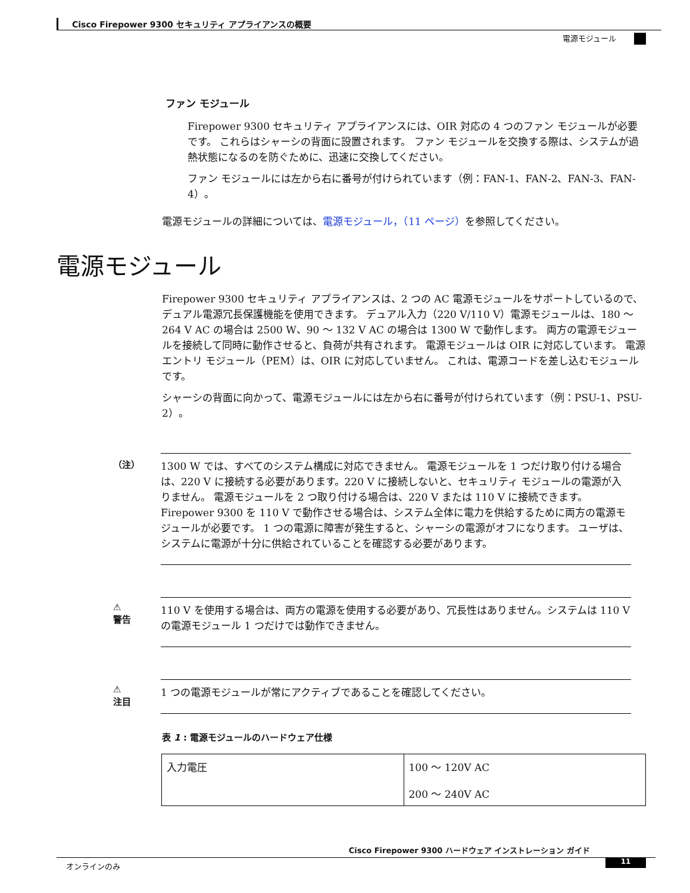Cisco Firepower 9300 セキュリティ アプライアンスの概要
電源モジュール
ファン モジュール
Firepower 9300 セキュリティ アプライアンスには、OIR 対応の 4 つのファン モジュールが必要です。 これらはシャーシの背面に設置されます。 ファン モジュールを交換する際は、システムが過熱状態になるのを防ぐために、迅速に交換してください。
ファン モジュールには左から右に番号が付けられています（例：FAN-1、FAN-2、FAN-3、FAN-4）。
電源モジュールの詳細については、電源モジュール，（11 ページ）を参照してください。
電源モジュール
Firepower 9300 セキュリティ アプライアンスは、2 つの AC 電源モジュールをサポートしているので、デュアル電源冗長保護機能を使用できます。 デュアル入力（220 V/110 V）電源モジュールは、180 ～ 264 V AC の場合は 2500 W、90 ～ 132 V AC の場合は 1300 W で動作します。 両方の電源モジュールを接続して同時に動作させると、負荷が共有されます。 電源モジュールは OIR に対応しています。 電源エントリ モジュール（PEM）は、OIR に対応していません。 これは、電源コードを差し込むモジュールです。
シャーシの背面に向かって、電源モジュールには左から右に番号が付けられています（例：PSU-1、PSU-2）。
（注）
1300 W では、すべてのシステム構成に対応できません。 電源モジュールを 1 つだけ取り付ける場合は、220 V に接続する必要があります。220 V に接続しないと、セキュリティ モジュールの電源が入りません。 電源モジュールを 2 つ取り付ける場合は、220 V または 110 V に接続できます。 Firepower 9300 を 110 V で動作させる場合は、システム全体に電力を供給するために両方の電源モジュールが必要です。 1 つの電源に障害が発生すると、シャーシの電源がオフになります。 ユーザは、システムに電源が十分に供給されていることを確認する必要があります。
⚠
警告
110 V を使用する場合は、両方の電源を使用する必要があり、冗長性はありません。システムは 110 V の電源モジュール 1 つだけでは動作できません。
⚠
注目
1 つの電源モジュールが常にアクティブであることを確認してください。
表 1 : 電源モジュールのハードウェア仕様
| 入力電圧 | 100 ～ 120V AC 200 ～ 240V AC |
Cisco Firepower 9300 ハードウェア インストレーション ガイド
オンラインのみ 11